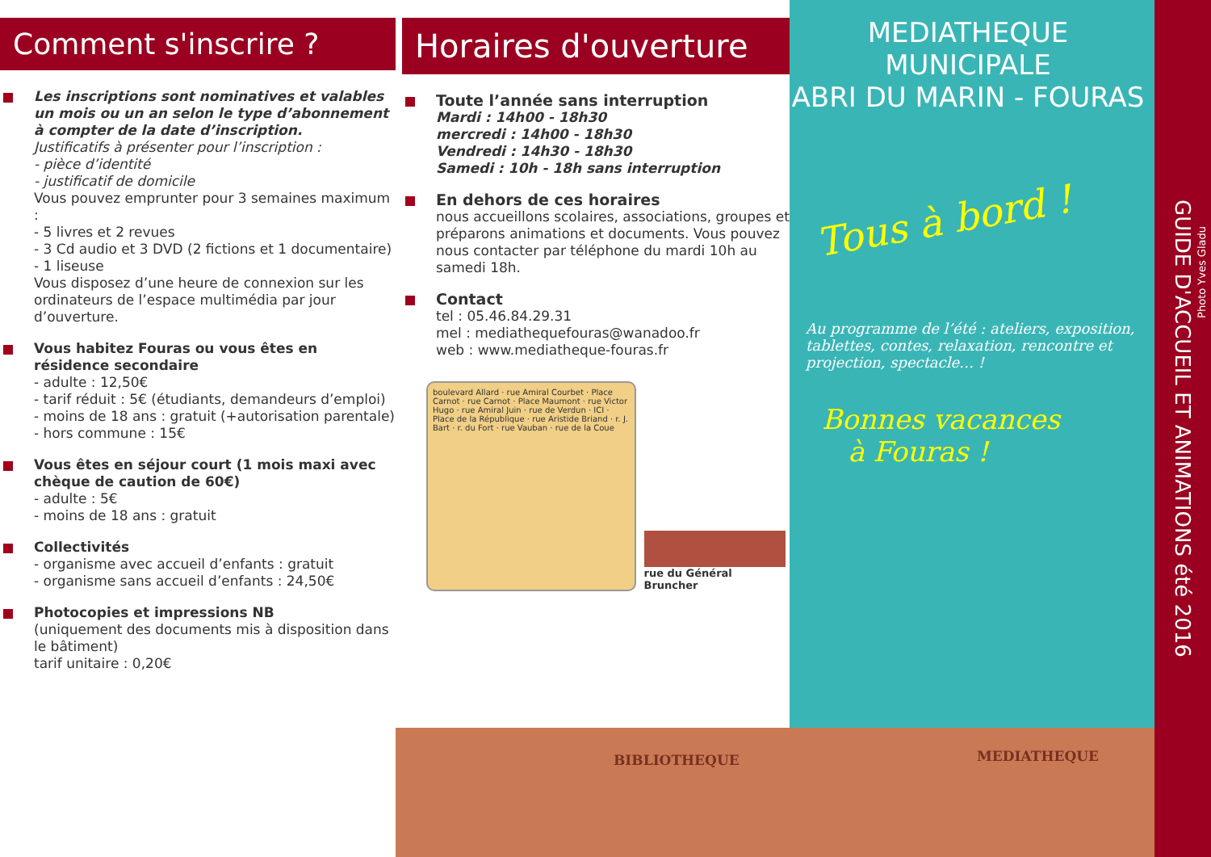Comment s'inscrire ?
Les inscriptions sont nominatives et valables un mois ou un an selon le type d’abonnement à compter de la date d’inscription.
Justificatifs à présenter pour l’inscription :
- pièce d’identité
- justificatif de domicile
Vous pouvez emprunter pour 3 semaines maximum :
- 5 livres et 2 revues
- 3 Cd audio et 3 DVD (2 fictions et 1 documentaire)
- 1 liseuse
Vous disposez d’une heure de connexion sur les ordinateurs de l’espace multimédia par jour d’ouverture.
Vous habitez Fouras ou vous êtes en résidence secondaire
- adulte : 12,50€
- tarif réduit : 5€ (étudiants, demandeurs d’emploi)
- moins de 18 ans : gratuit (+autorisation parentale)
- hors commune : 15€
Vous êtes en séjour court (1 mois maxi avec chèque de caution de 60€)
- adulte : 5€
- moins de 18 ans : gratuit
Collectivités
- organisme avec accueil d’enfants : gratuit
- organisme sans accueil d’enfants : 24,50€
Photocopies et impressions NB
(uniquement des documents mis à disposition dans le bâtiment)
tarif unitaire : 0,20€
Horaires d'ouverture
Toute l’année sans interruption
Mardi : 14h00 - 18h30
mercredi : 14h00 - 18h30
Vendredi : 14h30 - 18h30
Samedi : 10h - 18h sans interruption
En dehors de ces horaires
nous accueillons scolaires, associations, groupes et préparons animations et documents. Vous pouvez nous contacter par téléphone du mardi 10h au samedi 18h.
Contact
tel : 05.46.84.29.31
mel : mediathequefouras@wanadoo.fr
web : www.mediatheque-fouras.fr
boulevard Allard · rue Amiral Courbet · Place Carnot · rue Carnot · Place Maumont · rue Victor Hugo · rue Amiral Juin · rue de Verdun · ICI · Place de la République · rue Aristide Briand · r. J. Bart · r. du Fort · rue Vauban · rue de la Coue
rue du Général Bruncher
MEDIATHEQUE MUNICIPALE
ABRI DU MARIN - FOURAS
Tous à bord !
Au programme de l’été : ateliers, exposition, tablettes, contes, relaxation, rencontre et projection, spectacle… !
Bonnes vacances
à Fouras !
GUIDE D'ACCUEIL ET ANIMATIONS été 2016
Photo Yves Gladu
BIBLIOTHEQUE MEDIATHEQUE